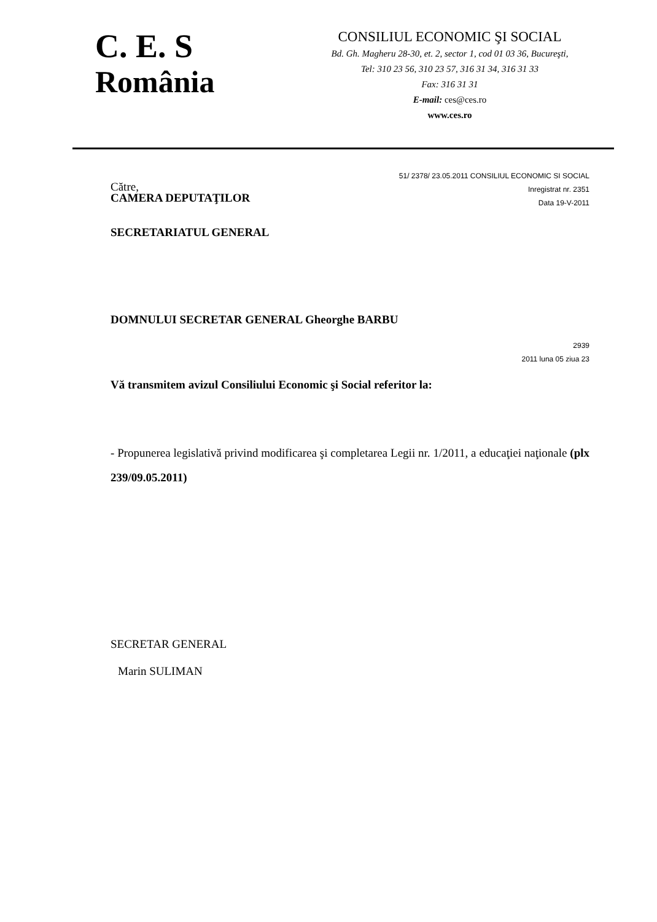C. E. S
România
CONSILIUL ECONOMIC ŞI SOCIAL
Bd. Gh. Magheru 28-30, et. 2, sector 1, cod 01 03 36, Bucureşti,
Tel: 310 23 56, 310 23 57, 316 31 34, 316 31 33
Fax: 316 31 31
E-mail: ces@ces.ro
www.ces.ro
Către,
51/ 2378/ 23.05.2011 CONSILIUL ECONOMIC SI SOCIAL
Inregistrat nr. 2351
Data 19-V-2011
CAMERA DEPUTAŢILOR
SECRETARIATUL GENERAL
DOMNULUI SECRETAR GENERAL Gheorghe BARBU
2939
2011 luna 05 ziua 23
Vă transmitem avizul Consiliului Economic şi Social referitor la:
- Propunerea legislativă privind modificarea şi completarea Legii nr. 1/2011, a educaţiei naţionale (plx 239/09.05.2011)
SECRETAR GENERAL
Marin SULIMAN